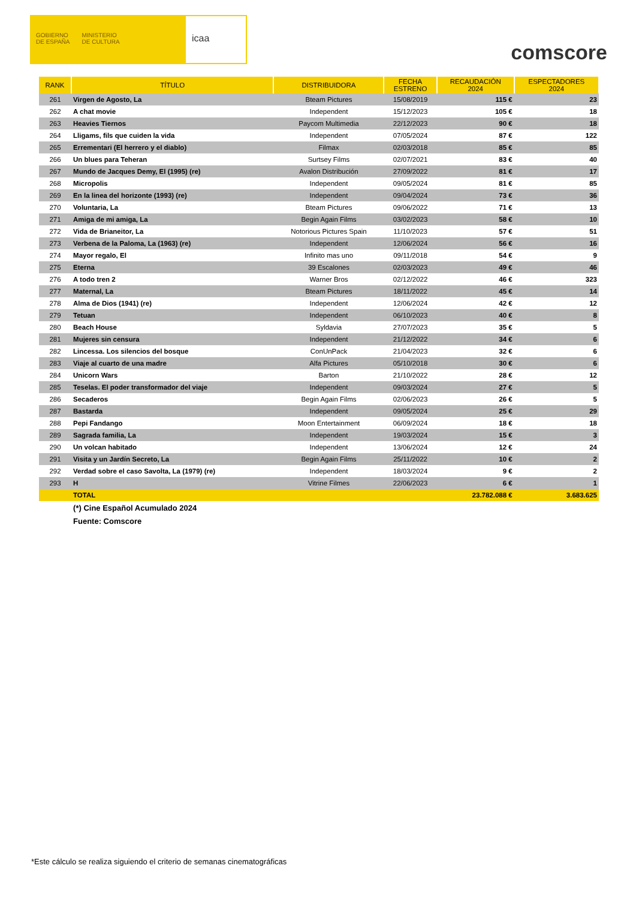GOBIERNO
DE ESPAÑA
MINISTERIO
DE CULTURA
icaa
comscore
| RANK | TÍTULO | DISTRIBUIDORA | FECHA ESTRENO | RECAUDACIÓN 2024 | ESPECTADORES 2024 |
| --- | --- | --- | --- | --- | --- |
| 261 | Virgen de Agosto, La | Bteam Pictures | 15/08/2019 | 115 € | 23 |
| 262 | A chat movie | Independent | 15/12/2023 | 105 € | 18 |
| 263 | Heavies Tiernos | Paycom Multimedia | 22/12/2023 | 90 € | 18 |
| 264 | Lligams, fils que cuiden la vida | Independent | 07/05/2024 | 87 € | 122 |
| 265 | Errementari (El herrero y el diablo) | Filmax | 02/03/2018 | 85 € | 85 |
| 266 | Un blues para Teheran | Surtsey Films | 02/07/2021 | 83 € | 40 |
| 267 | Mundo de Jacques Demy, El (1995) (re) | Avalon Distribución | 27/09/2022 | 81 € | 17 |
| 268 | Micropolis | Independent | 09/05/2024 | 81 € | 85 |
| 269 | En la linea del horizonte (1993) (re) | Independent | 09/04/2024 | 73 € | 36 |
| 270 | Voluntaria, La | Bteam Pictures | 09/06/2022 | 71 € | 13 |
| 271 | Amiga de mi amiga, La | Begin Again Films | 03/02/2023 | 58 € | 10 |
| 272 | Vida de Brianeitor, La | Notorious Pictures Spain | 11/10/2023 | 57 € | 51 |
| 273 | Verbena de la Paloma, La (1963) (re) | Independent | 12/06/2024 | 56 € | 16 |
| 274 | Mayor regalo, El | Infinito mas uno | 09/11/2018 | 54 € | 9 |
| 275 | Eterna | 39 Escalones | 02/03/2023 | 49 € | 46 |
| 276 | A todo tren 2 | Warner Bros | 02/12/2022 | 46 € | 323 |
| 277 | Maternal, La | Bteam Pictures | 18/11/2022 | 45 € | 14 |
| 278 | Alma de Dios (1941) (re) | Independent | 12/06/2024 | 42 € | 12 |
| 279 | Tetuan | Independent | 06/10/2023 | 40 € | 8 |
| 280 | Beach House | Syldavia | 27/07/2023 | 35 € | 5 |
| 281 | Mujeres sin censura | Independent | 21/12/2022 | 34 € | 6 |
| 282 | Lincessa. Los silencios del bosque | ConUnPack | 21/04/2023 | 32 € | 6 |
| 283 | Viaje al cuarto de una madre | Alfa Pictures | 05/10/2018 | 30 € | 6 |
| 284 | Unicorn Wars | Barton | 21/10/2022 | 28 € | 12 |
| 285 | Teselas. El poder transformador del viaje | Independent | 09/03/2024 | 27 € | 5 |
| 286 | Secaderos | Begin Again Films | 02/06/2023 | 26 € | 5 |
| 287 | Bastarda | Independent | 09/05/2024 | 25 € | 29 |
| 288 | Pepi Fandango | Moon Entertainment | 06/09/2024 | 18 € | 18 |
| 289 | Sagrada familia, La | Independent | 19/03/2024 | 15 € | 3 |
| 290 | Un volcan habitado | Independent | 13/06/2024 | 12 € | 24 |
| 291 | Visita y un Jardín Secreto, La | Begin Again Films | 25/11/2022 | 10 € | 2 |
| 292 | Verdad sobre el caso Savolta, La (1979) (re) | Independent | 18/03/2024 | 9 € | 2 |
| 293 | H | Vitrine Filmes | 22/06/2023 | 6 € | 1 |
| | TOTAL | | | 23.782.088 € | 3.683.625 |
| | (*) Cine Español Acumulado 2024 | | | | |
| | Fuente: Comscore | | | | |
*Este cálculo se realiza siguiendo el criterio de semanas cinematográficas